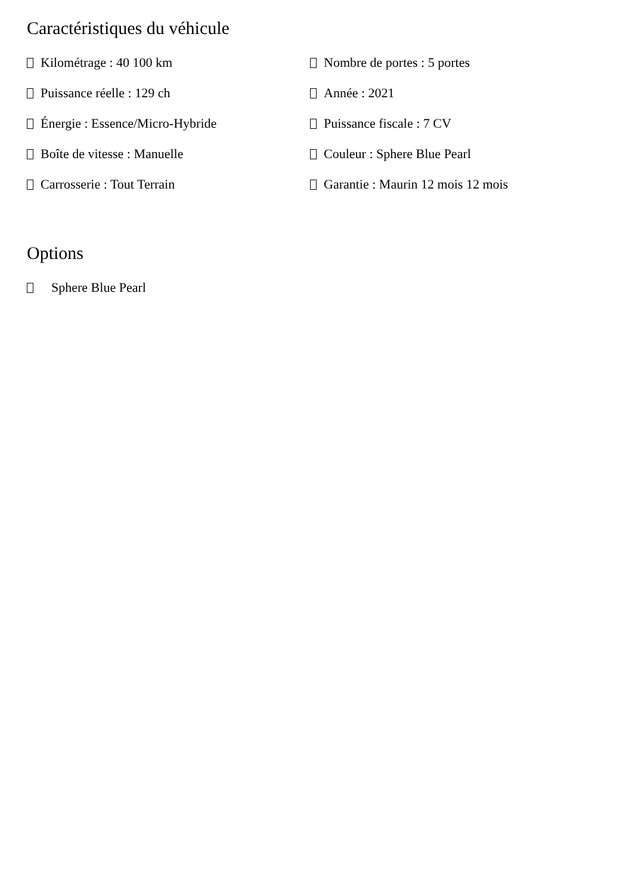Caractéristiques du véhicule
Kilométrage : 40 100 km
Puissance réelle : 129 ch
Énergie : Essence/Micro-Hybride
Boîte de vitesse : Manuelle
Carrosserie : Tout Terrain
Nombre de portes : 5 portes
Année : 2021
Puissance fiscale : 7 CV
Couleur : Sphere Blue Pearl
Garantie : Maurin 12 mois 12 mois
Options
Sphere Blue Pearl